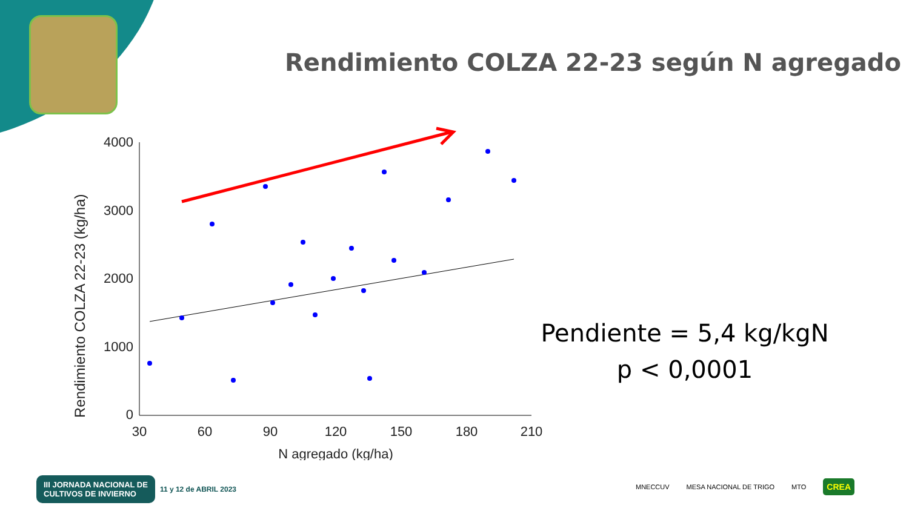Rendimiento COLZA 22-23 según N agregado
Rendimiento COLZA 22-23 (kg/ha)
4000
3000
2000
1000
0
30
60
90
120
150
180
210
N agregado (kg/ha)
Pendiente = 5,4 kg/kgN
p < 0,0001
III JORNADA NACIONAL DE
CULTIVOS DE INVIERNO 11 y 12 de ABRIL 2023
MNECCUV MESA NACIONAL DE TRIGO MTO CREA